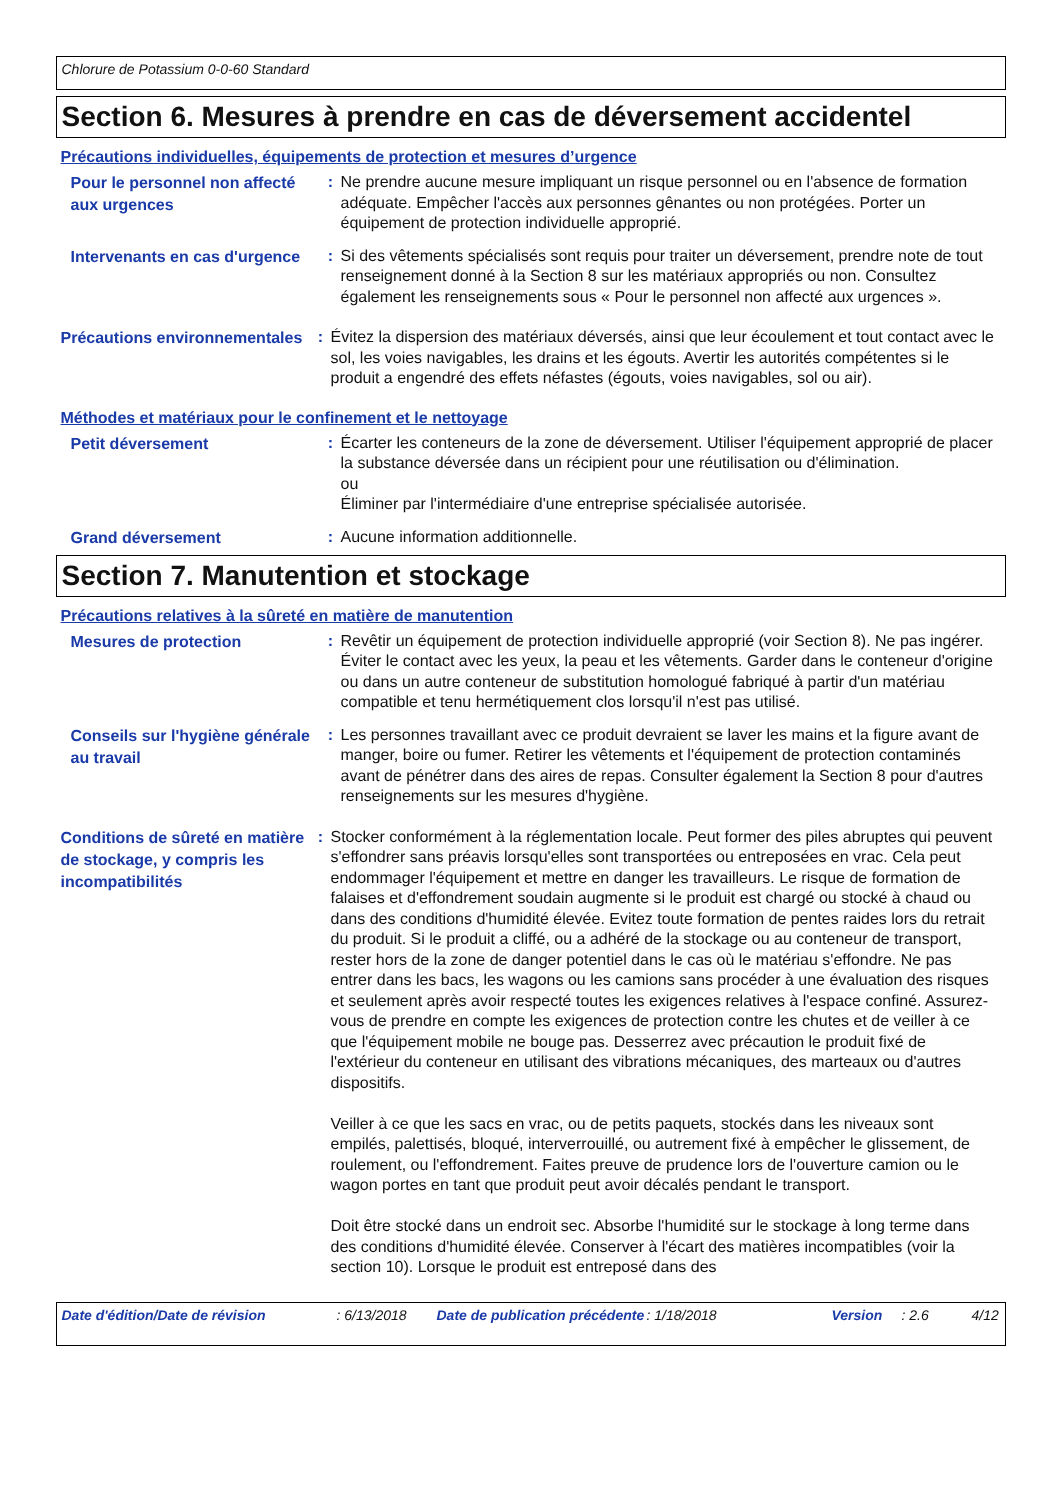Chlorure de Potassium 0-0-60 Standard
Section 6. Mesures à prendre en cas de déversement accidentel
Précautions individuelles, équipements de protection et mesures d’urgence
Pour le personnel non affecté aux urgences
: Ne prendre aucune mesure impliquant un risque personnel ou en l'absence de formation adéquate. Empêcher l'accès aux personnes gênantes ou non protégées. Porter un équipement de protection individuelle approprié.
Intervenants en cas d'urgence
: Si des vêtements spécialisés sont requis pour traiter un déversement, prendre note de tout renseignement donné à la Section 8 sur les matériaux appropriés ou non. Consultez également les renseignements sous « Pour le personnel non affecté aux urgences ».
Précautions environnementales
: Évitez la dispersion des matériaux déversés, ainsi que leur écoulement et tout contact avec le sol, les voies navigables, les drains et les égouts. Avertir les autorités compétentes si le produit a engendré des effets néfastes (égouts, voies navigables, sol ou air).
Méthodes et matériaux pour le confinement et le nettoyage
Petit déversement
: Écarter les conteneurs de la zone de déversement. Utiliser l'équipement approprié de placer la substance déversée dans un récipient pour une réutilisation ou d'élimination.
ou
Éliminer par l'intermédiaire d'une entreprise spécialisée autorisée.
Grand déversement
: Aucune information additionnelle.
Section 7. Manutention et stockage
Précautions relatives à la sûreté en matière de manutention
Mesures de protection
: Revêtir un équipement de protection individuelle approprié (voir Section 8). Ne pas ingérer. Éviter le contact avec les yeux, la peau et les vêtements. Garder dans le conteneur d'origine ou dans un autre conteneur de substitution homologué fabriqué à partir d'un matériau compatible et tenu hermétiquement clos lorsqu'il n'est pas utilisé.
Conseils sur l'hygiène générale au travail
: Les personnes travaillant avec ce produit devraient se laver les mains et la figure avant de manger, boire ou fumer. Retirer les vêtements et l'équipement de protection contaminés avant de pénétrer dans des aires de repas. Consulter également la Section 8 pour d'autres renseignements sur les mesures d'hygiène.
Conditions de sûreté en matière de stockage, y compris les incompatibilités
: Stocker conformément à la réglementation locale. Peut former des piles abruptes qui peuvent s'effondrer sans préavis lorsqu'elles sont transportées ou entreposées en vrac. Cela peut endommager l'équipement et mettre en danger les travailleurs. Le risque de formation de falaises et d'effondrement soudain augmente si le produit est chargé ou stocké à chaud ou dans des conditions d'humidité élevée. Evitez toute formation de pentes raides lors du retrait du produit. Si le produit a cliffé, ou a adhéré de la stockage ou au conteneur de transport, rester hors de la zone de danger potentiel dans le cas où le matériau s'effondre. Ne pas entrer dans les bacs, les wagons ou les camions sans procéder à une évaluation des risques et seulement après avoir respecté toutes les exigences relatives à l'espace confiné. Assurez-vous de prendre en compte les exigences de protection contre les chutes et de veiller à ce que l'équipement mobile ne bouge pas. Desserrez avec précaution le produit fixé de l'extérieur du conteneur en utilisant des vibrations mécaniques, des marteaux ou d'autres dispositifs.
Veiller à ce que les sacs en vrac, ou de petits paquets, stockés dans les niveaux sont empilés, palettisés, bloqué, interverrouillé, ou autrement fixé à empêcher le glissement, de roulement, ou l'effondrement. Faites preuve de prudence lors de l'ouverture camion ou le wagon portes en tant que produit peut avoir décalés pendant le transport.
Doit être stocké dans un endroit sec. Absorbe l'humidité sur le stockage à long terme dans des conditions d'humidité élevée. Conserver à l'écart des matières incompatibles (voir la section 10). Lorsque le produit est entreposé dans des
Date d'édition/Date de révision : 6/13/2018 Date de publication précédente
: 1/18/2018 Version : 2.6 4/12